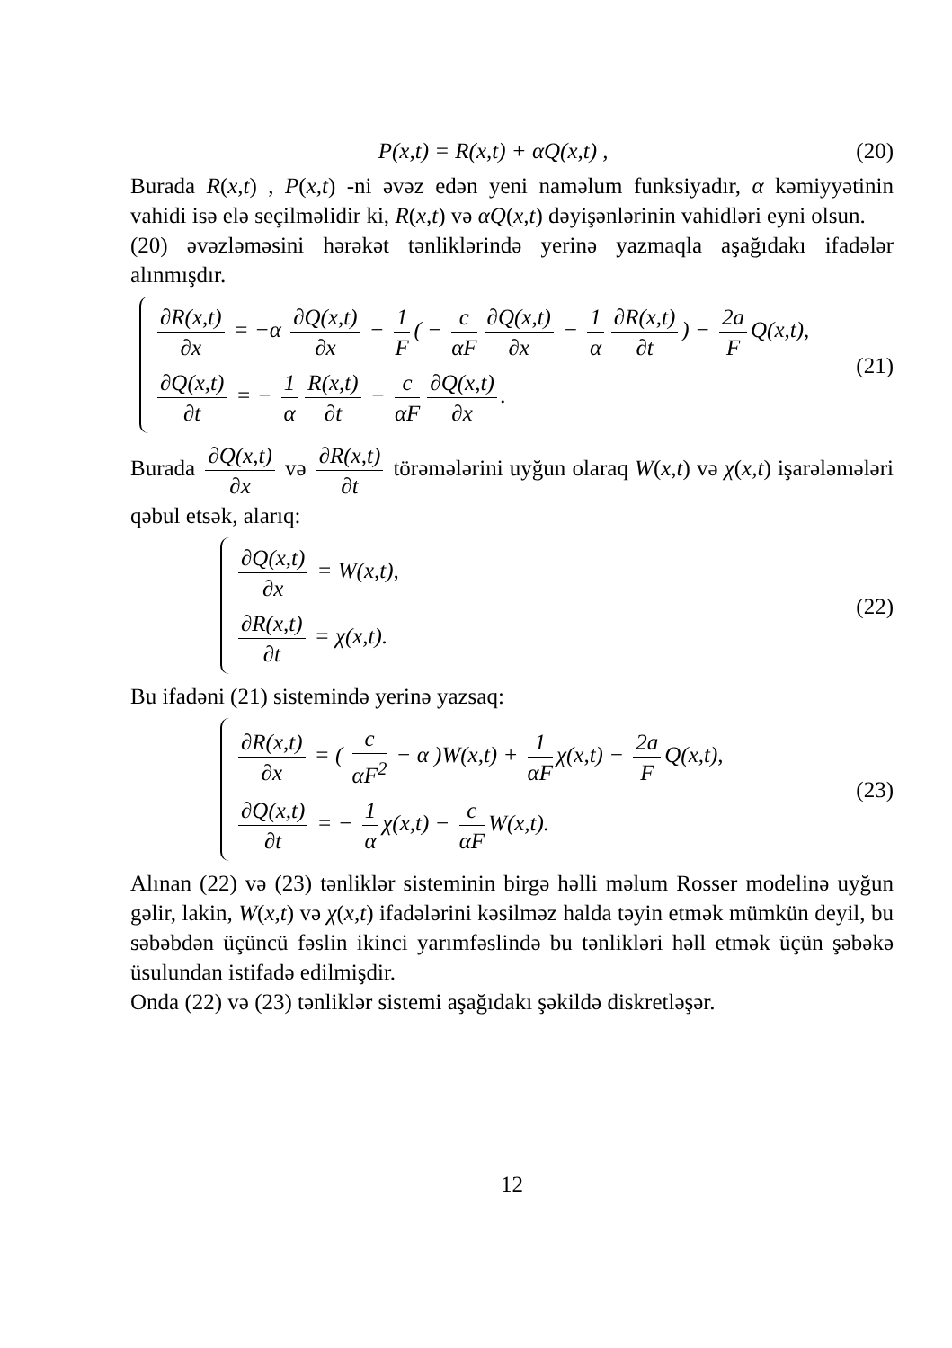P(x,t) = R(x,t) + αQ(x,t) , (20)
Burada R(x,t) , P(x,t) -ni əvəz edən yeni naməlum funksiyadır, α kəmiyyətinin vahidi isə elə seçilməlidir ki, R(x,t) və αQ(x,t) dəyişənlərinin vahidləri eyni olsun.
(20) əvəzləməsini hərəkət tənliklərində yerinə yazmaqla aşağıdakı ifadələr alınmışdır.
∂R(x,t) ∂x = −α ∂Q(x,t) ∂x − 1 F ( − c αF ∂Q(x,t) ∂x − 1 α ∂R(x,t) ∂t) − 2a F Q(x,t),
∂Q(x,t) ∂t = − 1 α R(x,t) ∂t − c αF ∂Q(x,t) ∂x.
(21)
Burada ∂Q(x,t) ∂x və ∂R(x,t) ∂t törəmələrini uyğun olaraq W(x,t) və χ(x,t) işarələmələri qəbul etsək, alarıq:
∂Q(x,t) ∂x = W(x,t),
∂R(x,t) ∂t = χ(x,t).
(22)
Bu ifadəni (21) sistemində yerinə yazsaq:
∂R(x,t) ∂x = ( c αF<sup>2</sup> − α )W(x,t) + 1 αF χ(x,t) − 2a F Q(x,t),
∂Q(x,t) ∂t = − 1 α χ(x,t) − c αF W(x,t).
(23)
Alınan (22) və (23) tənliklər sisteminin birgə həlli məlum Rosser modelinə uyğun gəlir, lakin, W(x,t) və χ(x,t) ifadələrini kəsilməz halda təyin etmək mümkün deyil, bu səbəbdən üçüncü fəslin ikinci yarımfəslində bu tənlikləri həll etmək üçün şəbəkə üsulundan istifadə edilmişdir.
Onda (22) və (23) tənliklər sistemi aşağıdakı şəkildə diskretləşər.
12